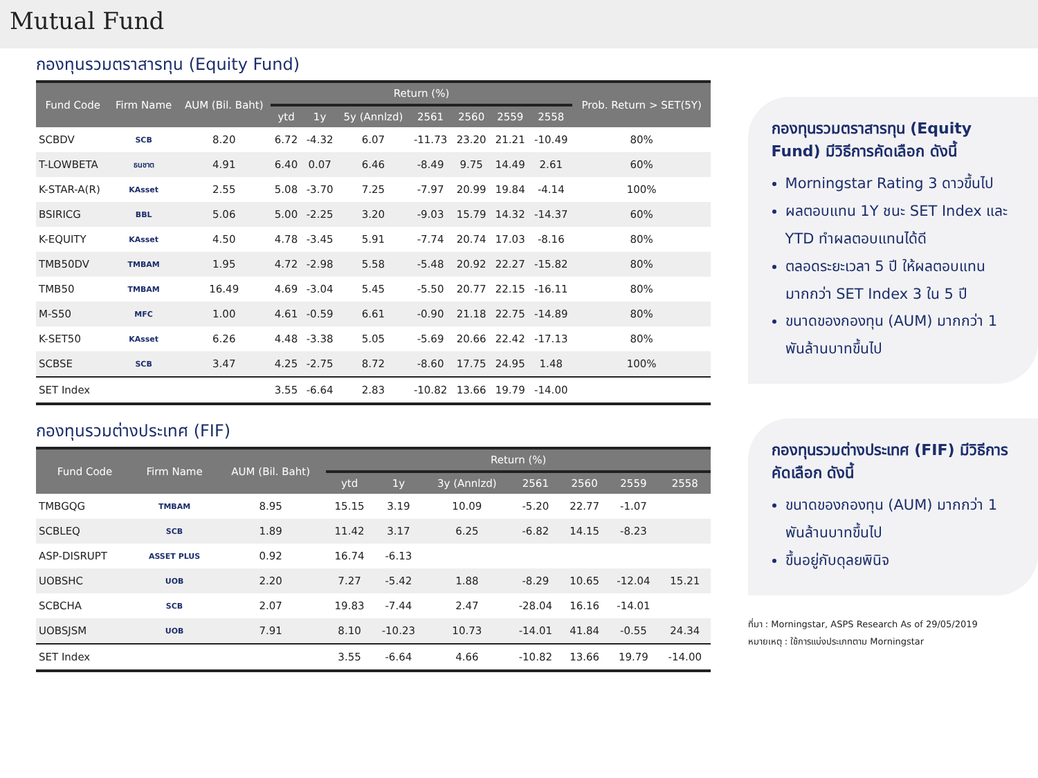Mutual Fund
กองทุนรวมตราสารทุน (Equity Fund)
| Fund Code | Firm Name | AUM (Bil. Baht) | Return (%) | | | | | | | Prob. Return > SET(5Y) |
| --- | --- | --- | --- | --- | --- | --- | --- | --- | --- | --- |
| | | | ytd | 1y | 5y (Annlzd) | 2561 | 2560 | 2559 | 2558 | |
| SCBDV | SCB | 8.20 | 6.72 | -4.32 | 6.07 | -11.73 | 23.20 | 21.21 | -10.49 | 80% |
| T-LOWBETA | ธนชาต | 4.91 | 6.40 | 0.07 | 6.46 | -8.49 | 9.75 | 14.49 | 2.61 | 60% |
| K-STAR-A(R) | KAsset | 2.55 | 5.08 | -3.70 | 7.25 | -7.97 | 20.99 | 19.84 | -4.14 | 100% |
| BSIRICG | BBL | 5.06 | 5.00 | -2.25 | 3.20 | -9.03 | 15.79 | 14.32 | -14.37 | 60% |
| K-EQUITY | KAsset | 4.50 | 4.78 | -3.45 | 5.91 | -7.74 | 20.74 | 17.03 | -8.16 | 80% |
| TMB50DV | TMBAM | 1.95 | 4.72 | -2.98 | 5.58 | -5.48 | 20.92 | 22.27 | -15.82 | 80% |
| TMB50 | TMBAM | 16.49 | 4.69 | -3.04 | 5.45 | -5.50 | 20.77 | 22.15 | -16.11 | 80% |
| M-S50 | MFC | 1.00 | 4.61 | -0.59 | 6.61 | -0.90 | 21.18 | 22.75 | -14.89 | 80% |
| K-SET50 | KAsset | 6.26 | 4.48 | -3.38 | 5.05 | -5.69 | 20.66 | 22.42 | -17.13 | 80% |
| SCBSE | SCB | 3.47 | 4.25 | -2.75 | 8.72 | -8.60 | 17.75 | 24.95 | 1.48 | 100% |
| SET Index | | | 3.55 | -6.64 | 2.83 | -10.82 | 13.66 | 19.79 | -14.00 | |
กองทุนรวมต่างประเทศ (FIF)
| Fund Code | Firm Name | AUM (Bil. Baht) | Return (%) | | | | | | |
| --- | --- | --- | --- | --- | --- | --- | --- | --- | --- |
| | | | ytd | 1y | 3y (Annlzd) | 2561 | 2560 | 2559 | 2558 |
| TMBGQG | TMBAM | 8.95 | 15.15 | 3.19 | 10.09 | -5.20 | 22.77 | -1.07 | |
| SCBLEQ | SCB | 1.89 | 11.42 | 3.17 | 6.25 | -6.82 | 14.15 | -8.23 | |
| ASP-DISRUPT | ASSET PLUS | 0.92 | 16.74 | -6.13 | | | | | |
| UOBSHC | UOB | 2.20 | 7.27 | -5.42 | 1.88 | -8.29 | 10.65 | -12.04 | 15.21 |
| SCBCHA | SCB | 2.07 | 19.83 | -7.44 | 2.47 | -28.04 | 16.16 | -14.01 | |
| UOBSJSM | UOB | 7.91 | 8.10 | -10.23 | 10.73 | -14.01 | 41.84 | -0.55 | 24.34 |
| SET Index | | | 3.55 | -6.64 | 4.66 | -10.82 | 13.66 | 19.79 | -14.00 |
กองทุนรวมตราสารทุน (Equity Fund) มีวิธีการคัดเลือก ดังนี้
Morningstar Rating 3 ดาวขึ้นไป
ผลตอบแทน 1Y ชนะ SET Index และ YTD ทำผลตอบแทนได้ดี
ตลอดระยะเวลา 5 ปี ให้ผลตอบแทนมากกว่า SET Index 3 ใน 5 ปี
ขนาดของกองทุน (AUM) มากกว่า 1 พันล้านบาทขึ้นไป
กองทุนรวมต่างประเทศ (FIF) มีวิธีการคัดเลือก ดังนี้
ขนาดของกองทุน (AUM) มากกว่า 1 พันล้านบาทขึ้นไป
ขึ้นอยู่กับดุลยพินิจ
ที่มา : Morningstar, ASPS Research As of 29/05/2019
หมายเหตุ : ใช้การแบ่งประเภทตาม Morningstar